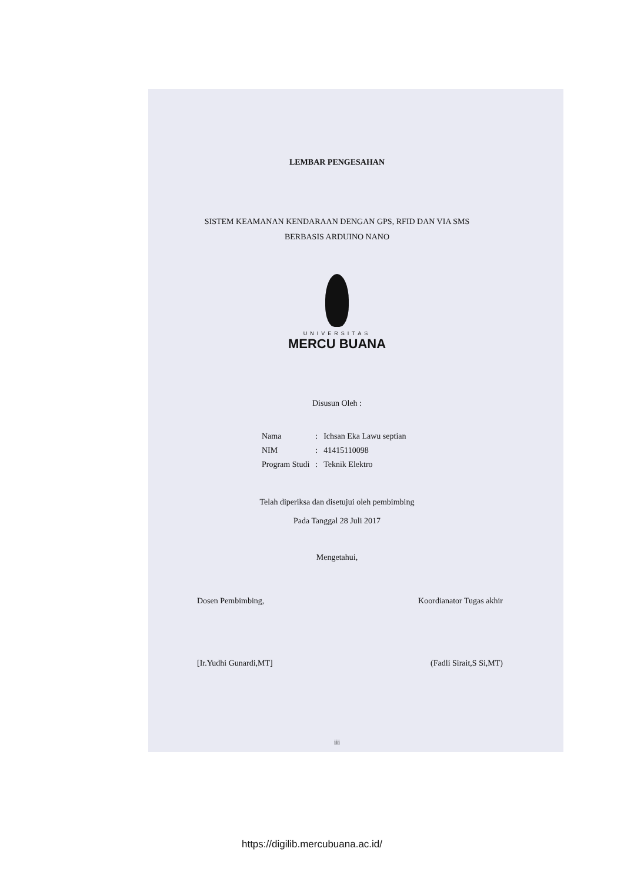LEMBAR PENGESAHAN
SISTEM KEAMANAN KENDARAAN DENGAN GPS, RFID DAN VIA SMS
BERBASIS ARDUINO NANO
UNIVERSITAS
MERCU BUANA
Disusun Oleh :
| Nama | : | Ichsan Eka Lawu septian |
| NIM | : | 41415110098 |
| Program Studi | : | Teknik Elektro |
Telah diperiksa dan disetujui oleh pembimbing
Pada Tanggal 28 Juli 2017
Mengetahui,
Dosen Pembimbing, Koordianator Tugas akhir
[Ir.Yudhi Gunardi,MT] (Fadli Sirait,S Si,MT)
iii
https://digilib.mercubuana.ac.id/